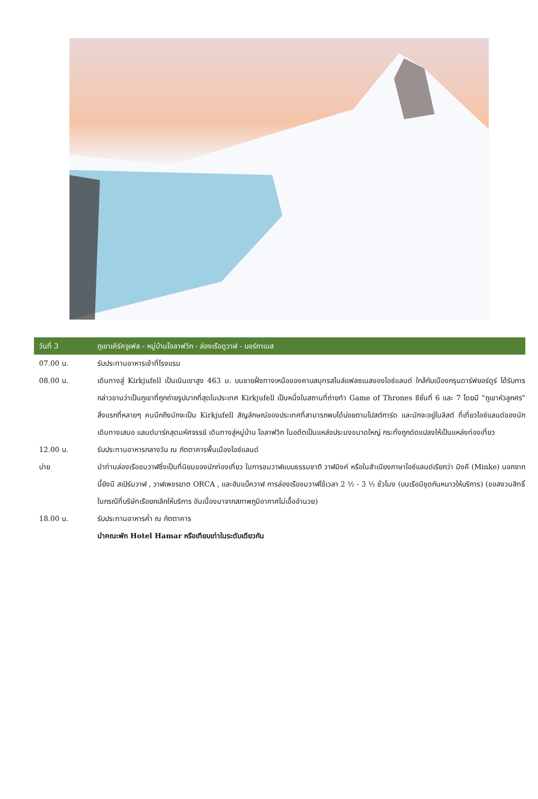วันที่ 3
ภูเขาเคิร์คจูเฟล - หมู่บ้านโอลาฟวิก - ล่องเรือดูวาฬ - บอร์กาเนส
07.00 น. รับประทานอาหารเช้าที่โรงแรม
08.00 น. เดินทางสู่ Kirkjufell เป็นเนินเขาสูง 463 ม. บนชายฝั่งทางเหนือของคาบสมุทรสไนล์แฟลซเนสของไอซ์แลนด์ ใกล้กับเมืองกรุนดาร์ฟยอร์ดูร์ ได้รับการกล่าวขานว่าเป็นภูเขาที่ถูกถ่ายรูปมากที่สุดในประเทศ Kirkjufell เป็นหนึ่งในสถานที่ถ่ายทำ Game of Thrones ซีซั่นที่ 6 และ 7 โดยมี "ภูเขาหัวลูกศร" สิ่งแรกที่หลายๆ คนนึกถึงมักจะเป็น Kirkjufell สัญลักษณ์ของประเทศที่สามารถพบได้บ่อยตามโปสต์การ์ด และมักจะอยู่ในลิสต์ ที่เที่ยวไอซ์แลนด์ของนักเดินทางเสมอ แลนด์มาร์คสุดมหัศจรรย์ เดินทางสู่หมู่บ้าน โอลาฟวิก ในอดีตเป็นแหล่งประมงขนาดใหญ่ กระทั่งถูกดัดแปลงให้เป็นแหล่งท่องเที่ยว
12.00 น. รับประทานอาหารกลางวัน ณ ภัตตาคารพื้นเมืองไอซ์แลนด์
บ่าย นำท่านล่องเรือชมวาฬซึ่งเป็นที่นิยมของนักท่องเที่ยว ในการชมวาฬแบบธรรมชาติ วาฬมิงค์ หรือในสำเนียงภาษาไอซ์แลนด์เรียกว่า มิงคี (Minke) นอกจากนี้ยังมี สเปิร์มวาฬ , วาฬเพชรฆาต ORCA , และฮัมแบ็ควาฬ การล่องเรือชมวาฬใช้เวลา 2 ½ - 3 ½ ชั่วโมง (บนเรือมีชุดกันหนาวให้บริการ) (ขอสงวนสิทธิ์ในกรณีที่บริษัทเรือยกเลิกให้บริการ อันเนื่องมาจากสภาพภูมิอากาศไม่เอื้ออำนวย)
18.00 น. รับประทานอาหารค่ำ ณ ภัตตาคาร
นำคณะพัก Hotel Hamar หรือเทียบเท่าในระดับเดียวกัน